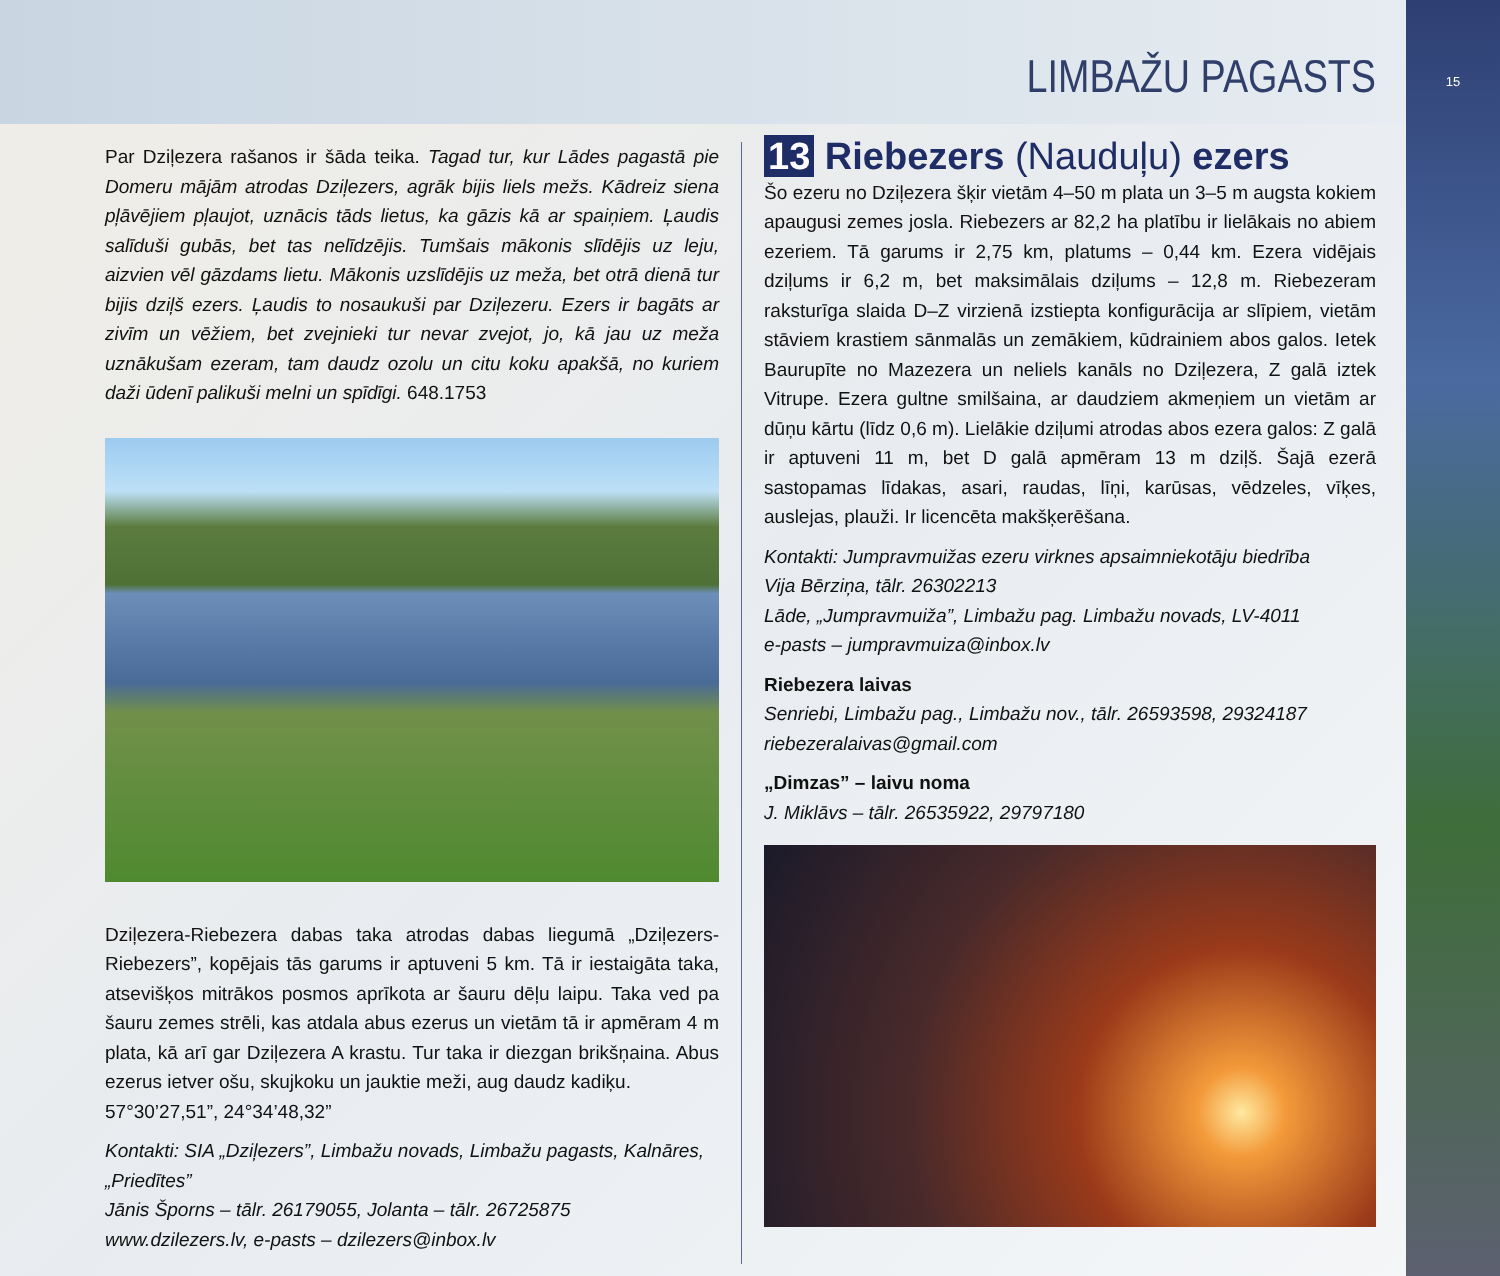LIMBAŽU PAGASTS
Par Dziļezera rašanos ir šāda teika. Tagad tur, kur Lādes pagastā pie Domeru mājām atrodas Dziļezers, agrāk bijis liels mežs. Kādreiz siena pļāvējiem pļaujot, uznācis tāds lietus, ka gāzis kā ar spaiņiem. Ļaudis salīduši gubās, bet tas nelīdzējis. Tumšais mākonis slīdējis uz leju, aizvien vēl gāzdams lietu. Mākonis uzslīdējis uz meža, bet otrā dienā tur bijis dziļš ezers. Ļaudis to nosaukuši par Dziļezeru. Ezers ir bagāts ar zivīm un vēžiem, bet zvejnieki tur nevar zvejot, jo, kā jau uz meža uznākušam ezeram, tam daudz ozolu un citu koku apakšā, no kuriem daži ūdenī palikuši melni un spīdīgi. 648.1753
Dziļezera-Riebezera dabas taka atrodas dabas liegumā „Dziļezers-Riebezers”, kopējais tās garums ir aptuveni 5 km. Tā ir iestaigāta taka, atsevišķos mitrākos posmos aprīkota ar šauru dēļu laipu. Taka ved pa šauru zemes strēli, kas atdala abus ezerus un vietām tā ir apmēram 4 m plata, kā arī gar Dziļezera A krastu. Tur taka ir diezgan brikšņaina. Abus ezerus ietver ošu, skujkoku un jauktie meži, aug daudz kadiķu.
57°30’27,51”, 24°34’48,32”
Kontakti: SIA „Dziļezers”, Limbažu novads, Limbažu pagasts, Kalnāres, „Priedītes”
Jānis Šporns – tālr. 26179055, Jolanta – tālr. 26725875
www.dzilezers.lv, e-pasts – dzilezers@inbox.lv
13 Riebezers (Nauduļu) ezers
Šo ezeru no Dziļezera šķir vietām 4–50 m plata un 3–5 m augsta kokiem apaugusi zemes josla. Riebezers ar 82,2 ha platību ir lielākais no abiem ezeriem. Tā garums ir 2,75 km, platums – 0,44 km. Ezera vidējais dziļums ir 6,2 m, bet maksimālais dziļums – 12,8 m. Riebezeram raksturīga slaida D–Z virzienā izstiepta konfigurācija ar slīpiem, vietām stāviem krastiem sānmalās un zemākiem, kūdrainiem abos galos. Ietek Baurupīte no Mazezera un neliels kanāls no Dziļezera, Z galā iztek Vitrupe. Ezera gultne smilšaina, ar daudziem akmeņiem un vietām ar dūņu kārtu (līdz 0,6 m). Lielākie dziļumi atrodas abos ezera galos: Z galā ir aptuveni 11 m, bet D galā apmēram 13 m dziļš. Šajā ezerā sastopamas līdakas, asari, raudas, līņi, karūsas, vēdzeles, vīķes, auslejas, plauži. Ir licencēta makšķerēšana.
Kontakti: Jumpravmuižas ezeru virknes apsaimniekotāju biedrība
Vija Bērziņa, tālr. 26302213
Lāde, „Jumpravmuiža”, Limbažu pag. Limbažu novads, LV-4011
e-pasts – jumpravmuiza@inbox.lv
Riebezera laivas
Senriebi, Limbažu pag., Limbažu nov., tālr. 26593598, 29324187
riebezeralaivas@gmail.com
„Dimzas” – laivu noma
J. Miklāvs – tālr. 26535922, 29797180
15